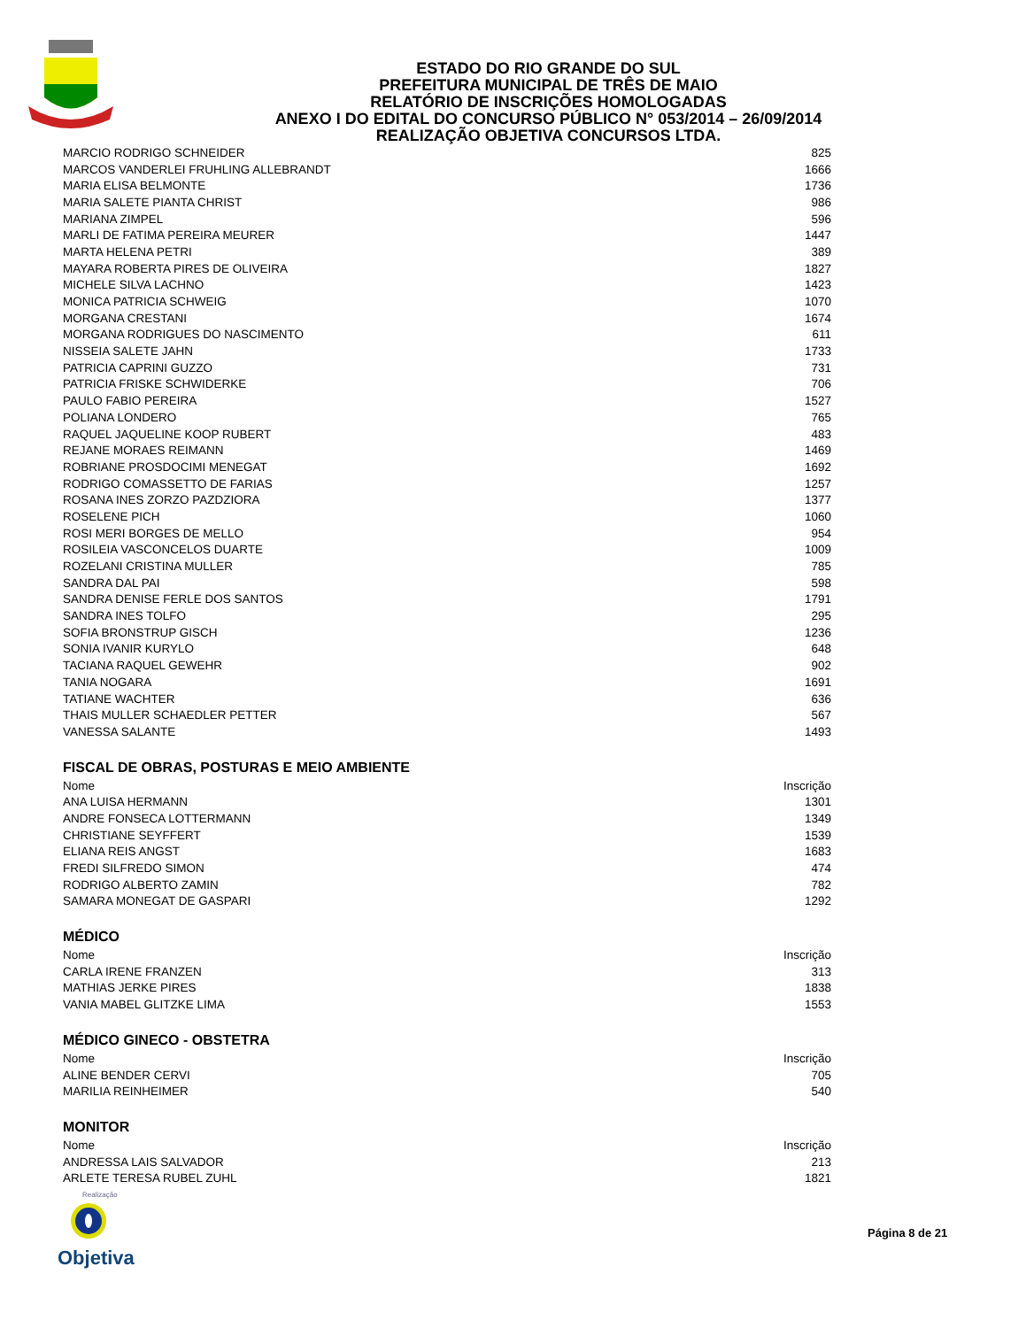ESTADO DO RIO GRANDE DO SUL
PREFEITURA MUNICIPAL DE TRÊS DE MAIO
RELATÓRIO DE INSCRIÇÕES HOMOLOGADAS
ANEXO I DO EDITAL DO CONCURSO PÚBLICO N° 053/2014 – 26/09/2014
REALIZAÇÃO OBJETIVA CONCURSOS LTDA.
| MARCIO RODRIGO SCHNEIDER | 825 |
| MARCOS VANDERLEI FRUHLING ALLEBRANDT | 1666 |
| MARIA ELISA BELMONTE | 1736 |
| MARIA SALETE PIANTA CHRIST | 986 |
| MARIANA ZIMPEL | 596 |
| MARLI DE FATIMA PEREIRA MEURER | 1447 |
| MARTA HELENA PETRI | 389 |
| MAYARA ROBERTA PIRES DE OLIVEIRA | 1827 |
| MICHELE SILVA LACHNO | 1423 |
| MONICA PATRICIA SCHWEIG | 1070 |
| MORGANA CRESTANI | 1674 |
| MORGANA RODRIGUES DO NASCIMENTO | 611 |
| NISSEIA SALETE JAHN | 1733 |
| PATRICIA CAPRINI GUZZO | 731 |
| PATRICIA FRISKE SCHWIDERKE | 706 |
| PAULO FABIO PEREIRA | 1527 |
| POLIANA LONDERO | 765 |
| RAQUEL JAQUELINE KOOP RUBERT | 483 |
| REJANE MORAES REIMANN | 1469 |
| ROBRIANE PROSDOCIMI MENEGAT | 1692 |
| RODRIGO COMASSETTO DE FARIAS | 1257 |
| ROSANA INES ZORZO PAZDZIORA | 1377 |
| ROSELENE PICH | 1060 |
| ROSI MERI BORGES DE MELLO | 954 |
| ROSILEIA VASCONCELOS DUARTE | 1009 |
| ROZELANI CRISTINA MULLER | 785 |
| SANDRA DAL PAI | 598 |
| SANDRA DENISE FERLE DOS SANTOS | 1791 |
| SANDRA INES TOLFO | 295 |
| SOFIA BRONSTRUP GISCH | 1236 |
| SONIA IVANIR KURYLO | 648 |
| TACIANA RAQUEL GEWEHR | 902 |
| TANIA NOGARA | 1691 |
| TATIANE WACHTER | 636 |
| THAIS MULLER SCHAEDLER PETTER | 567 |
| VANESSA SALANTE | 1493 |
FISCAL DE OBRAS, POSTURAS E MEIO AMBIENTE
| Nome | Inscrição |
| --- | --- |
| ANA LUISA HERMANN | 1301 |
| ANDRE FONSECA LOTTERMANN | 1349 |
| CHRISTIANE SEYFFERT | 1539 |
| ELIANA REIS ANGST | 1683 |
| FREDI SILFREDO SIMON | 474 |
| RODRIGO ALBERTO ZAMIN | 782 |
| SAMARA MONEGAT DE GASPARI | 1292 |
MÉDICO
| Nome | Inscrição |
| --- | --- |
| CARLA IRENE FRANZEN | 313 |
| MATHIAS JERKE PIRES | 1838 |
| VANIA MABEL GLITZKE LIMA | 1553 |
MÉDICO GINECO - OBSTETRA
| Nome | Inscrição |
| --- | --- |
| ALINE BENDER CERVI | 705 |
| MARILIA REINHEIMER | 540 |
MONITOR
| Nome | Inscrição |
| --- | --- |
| ANDRESSA LAIS SALVADOR | 213 |
| ARLETE TERESA RUBEL ZUHL | 1821 |
Realização
Objetiva
Página 8 de 21